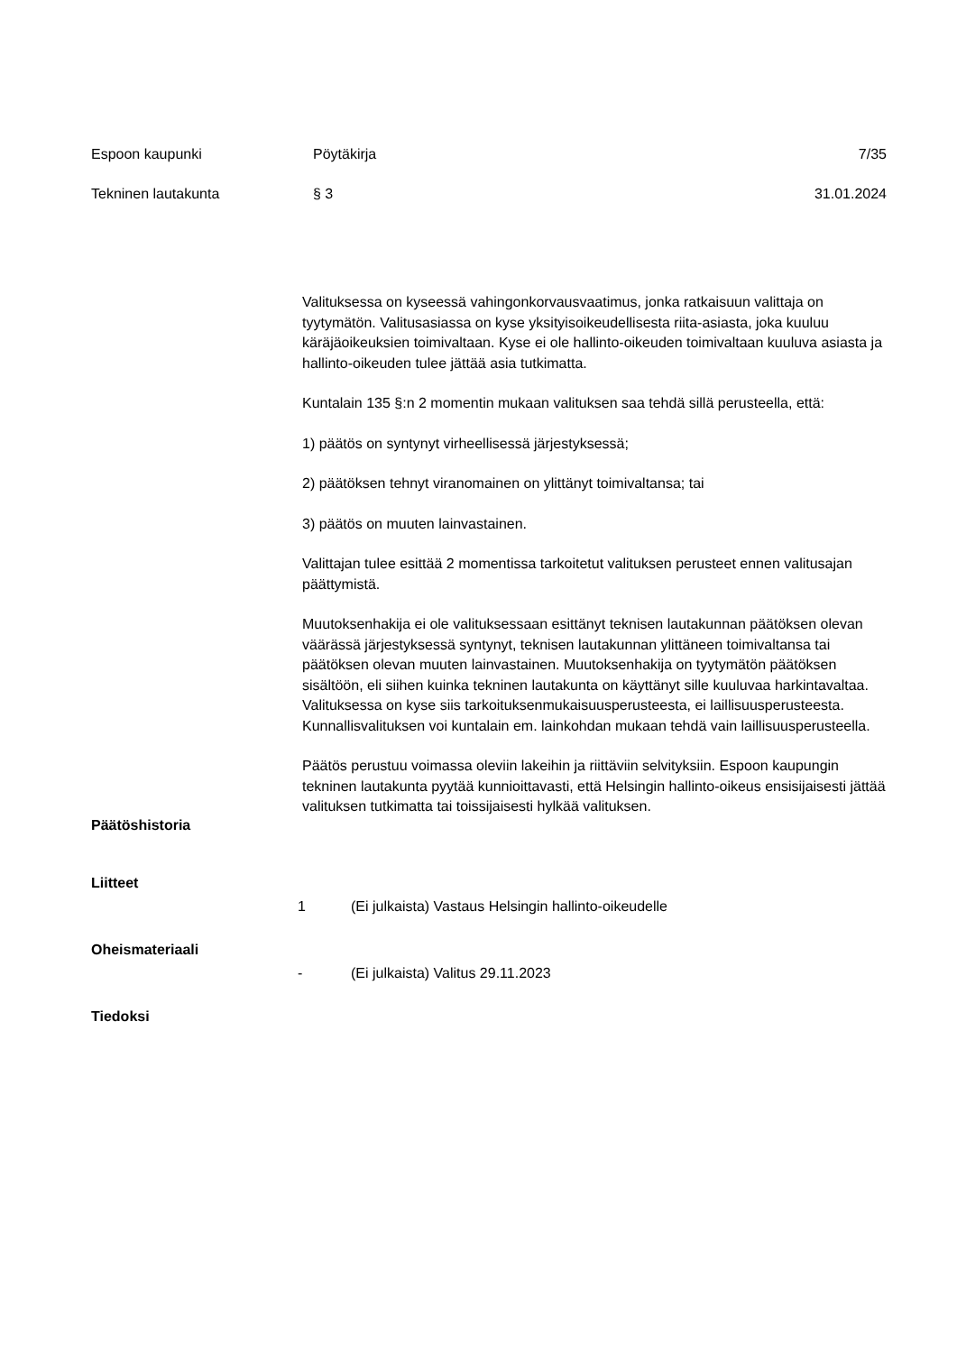Espoon kaupunki Pöytäkirja 7/35
Tekninen lautakunta § 3 31.01.2024
Valituksessa on kyseessä vahingonkorvausvaatimus, jonka ratkaisuun valittaja on tyytymätön. Valitusasiassa on kyse yksityisoikeudellisesta riita-asiasta, joka kuuluu käräjäoikeuksien toimivaltaan. Kyse ei ole hallinto-oikeuden toimivaltaan kuuluva asiasta ja hallinto-oikeuden tulee jättää asia tutkimatta.
Kuntalain 135 §:n 2 momentin mukaan valituksen saa tehdä sillä perusteella, että:
1) päätös on syntynyt virheellisessä järjestyksessä;
2) päätöksen tehnyt viranomainen on ylittänyt toimivaltansa; tai
3) päätös on muuten lainvastainen.
Valittajan tulee esittää 2 momentissa tarkoitetut valituksen perusteet ennen valitusajan päättymistä.
Muutoksenhakija ei ole valituksessaan esittänyt teknisen lautakunnan päätöksen olevan väärässä järjestyksessä syntynyt, teknisen lautakunnan ylittäneen toimivaltansa tai päätöksen olevan muuten lainvastainen. Muutoksenhakija on tyytymätön päätöksen sisältöön, eli siihen kuinka tekninen lautakunta on käyttänyt sille kuuluvaa harkintavaltaa. Valituksessa on kyse siis tarkoituksenmukaisuusperusteesta, ei laillisuusperusteesta. Kunnallisvalituksen voi kuntalain em. lainkohdan mukaan tehdä vain laillisuusperusteella.
Päätös perustuu voimassa oleviin lakeihin ja riittäviin selvityksiin. Espoon kaupungin tekninen lautakunta pyytää kunnioittavasti, että Helsingin hallinto-oikeus ensisijaisesti jättää valituksen tutkimatta tai toissijaisesti hylkää valituksen.
Päätöshistoria
Liitteet
1 (Ei julkaista) Vastaus Helsingin hallinto-oikeudelle
Oheismateriaali
- (Ei julkaista) Valitus 29.11.2023
Tiedoksi